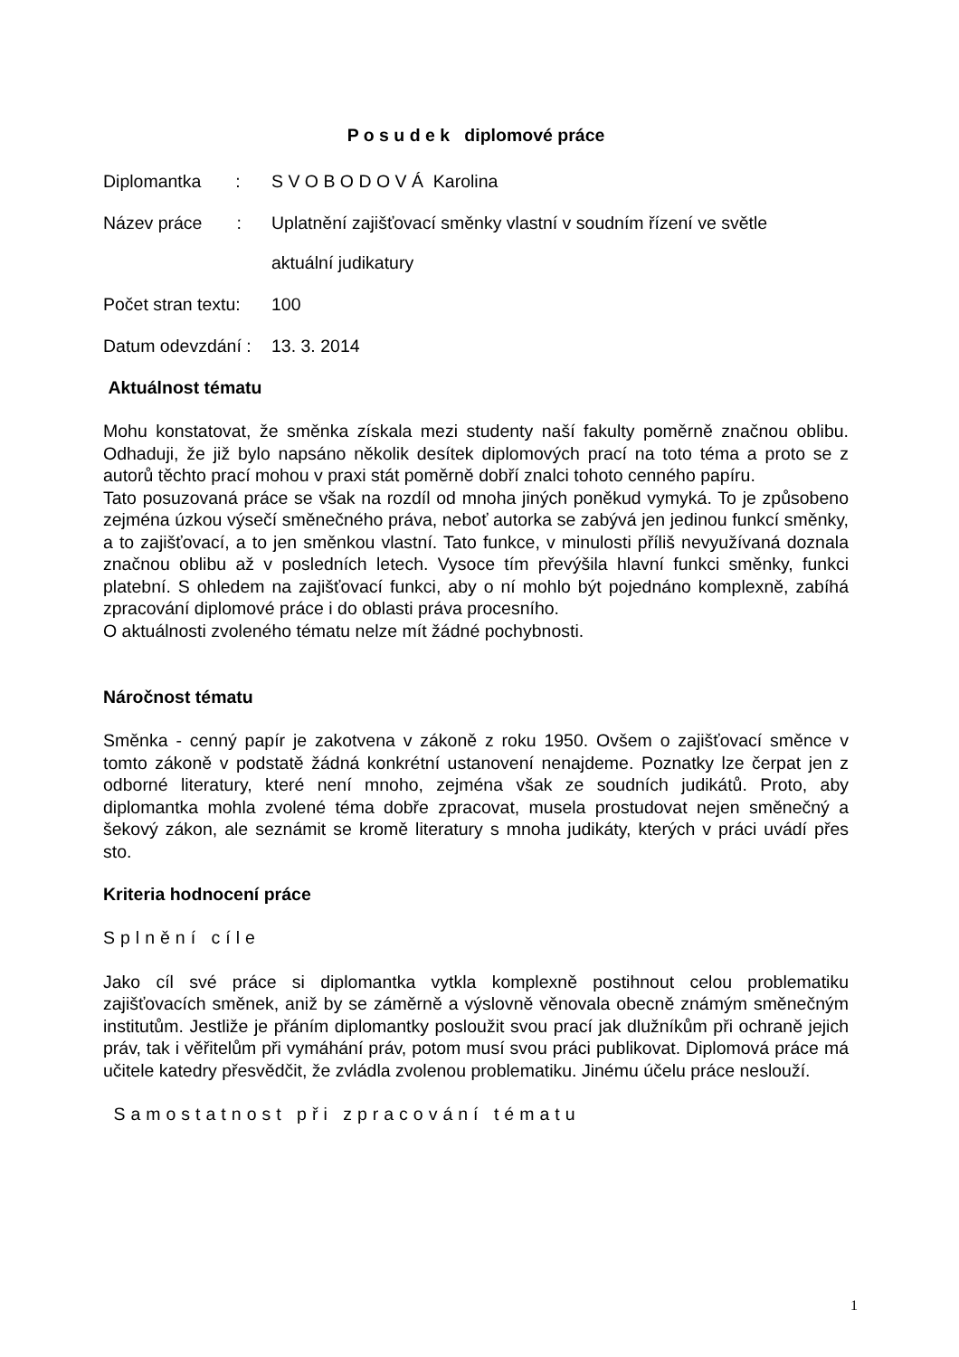P o s u d e k diplomové práce
Diplomantka :
S V O B O D O V Á Karolina
Název práce :
Uplatnění zajišťovací směnky vlastní v soudním řízení ve světle
aktuální judikatury
Počet stran textu:
100
Datum odevzdání :
13. 3. 2014
Aktuálnost tématu
Mohu konstatovat, že směnka získala mezi studenty naší fakulty poměrně značnou oblibu. Odhaduji, že již bylo napsáno několik desítek diplomových prací na toto téma a proto se z autorů těchto prací mohou v praxi stát poměrně dobří znalci tohoto cenného papíru.
Tato posuzovaná práce se však na rozdíl od mnoha jiných poněkud vymyká. To je způsobeno zejména úzkou výsečí směnečného práva, neboť autorka se zabývá jen jedinou funkcí směnky, a to zajišťovací, a to jen směnkou vlastní. Tato funkce, v minulosti příliš nevyužívaná doznala značnou oblibu až v posledních letech. Vysoce tím převýšila hlavní funkci směnky, funkci platební. S ohledem na zajišťovací funkci, aby o ní mohlo být pojednáno komplexně, zabíhá zpracování diplomové práce i do oblasti práva procesního.
O aktuálnosti zvoleného tématu nelze mít žádné pochybnosti.
Náročnost tématu
Směnka - cenný papír je zakotvena v zákoně z roku 1950. Ovšem o zajišťovací směnce v tomto zákoně v podstatě žádná konkrétní ustanovení nenajdeme. Poznatky lze čerpat jen z odborné literatury, které není mnoho, zejména však ze soudních judikátů. Proto, aby diplomantka mohla zvolené téma dobře zpracovat, musela prostudovat nejen směnečný a šekový zákon, ale seznámit se kromě literatury s mnoha judikáty, kterých v práci uvádí přes sto.
Kriteria hodnocení práce
Splnění cíle
Jako cíl své práce si diplomantka vytkla komplexně postihnout celou problematiku zajišťovacích směnek, aniž by se záměrně a výslovně věnovala obecně známým směnečným institutům. Jestliže je přáním diplomantky posloužit svou prací jak dlužníkům při ochraně jejich práv, tak i věřitelům při vymáhání práv, potom musí svou práci publikovat. Diplomová práce má učitele katedry přesvědčit, že zvládla zvolenou problematiku. Jinému účelu práce neslouží.
Samostatnost při zpracování tématu
1